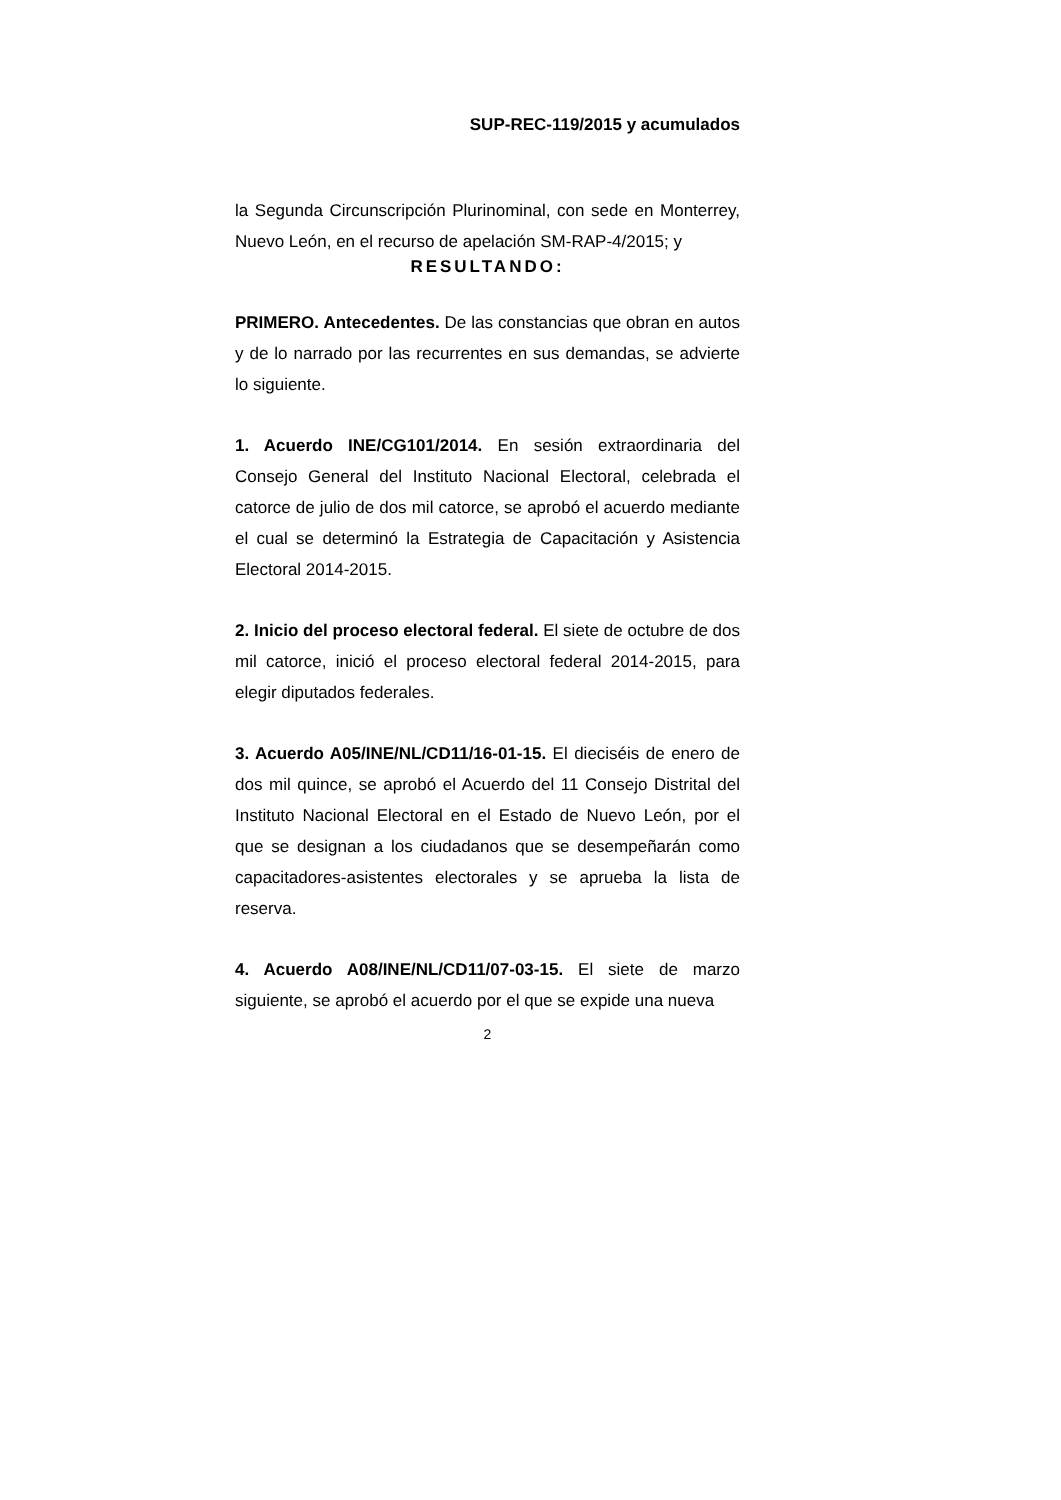SUP-REC-119/2015 y acumulados
la Segunda Circunscripción Plurinominal, con sede en Monterrey, Nuevo León, en el recurso de apelación SM-RAP-4/2015; y
RESULTANDO:
PRIMERO. Antecedentes. De las constancias que obran en autos y de lo narrado por las recurrentes en sus demandas, se advierte lo siguiente.
1. Acuerdo INE/CG101/2014. En sesión extraordinaria del Consejo General del Instituto Nacional Electoral, celebrada el catorce de julio de dos mil catorce, se aprobó el acuerdo mediante el cual se determinó la Estrategia de Capacitación y Asistencia Electoral 2014-2015.
2. Inicio del proceso electoral federal. El siete de octubre de dos mil catorce, inició el proceso electoral federal 2014-2015, para elegir diputados federales.
3. Acuerdo A05/INE/NL/CD11/16-01-15. El dieciséis de enero de dos mil quince, se aprobó el Acuerdo del 11 Consejo Distrital del Instituto Nacional Electoral en el Estado de Nuevo León, por el que se designan a los ciudadanos que se desempeñarán como capacitadores-asistentes electorales y se aprueba la lista de reserva.
4. Acuerdo A08/INE/NL/CD11/07-03-15. El siete de marzo siguiente, se aprobó el acuerdo por el que se expide una nueva
2